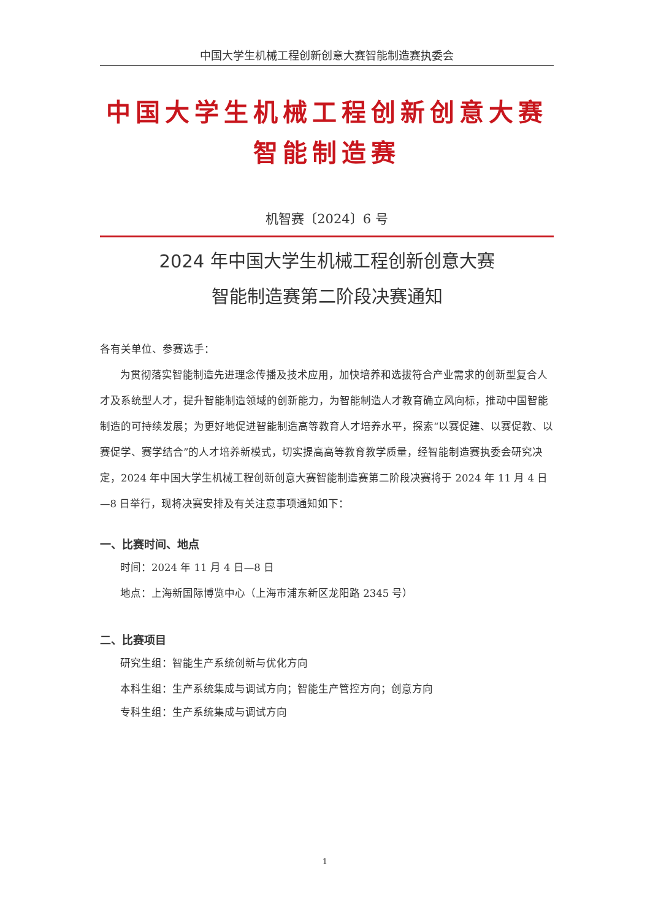中国大学生机械工程创新创意大赛智能制造赛执委会
中国大学生机械工程创新创意大赛
智能制造赛
机智赛〔2024〕6 号
2024 年中国大学生机械工程创新创意大赛
智能制造赛第二阶段决赛通知
各有关单位、参赛选手：
为贯彻落实智能制造先进理念传播及技术应用，加快培养和选拔符合产业需求的创新型复合人才及系统型人才，提升智能制造领域的创新能力，为智能制造人才教育确立风向标，推动中国智能制造的可持续发展；为更好地促进智能制造高等教育人才培养水平，探索“以赛促建、以赛促教、以赛促学、赛学结合”的人才培养新模式，切实提高高等教育教学质量，经智能制造赛执委会研究决定，2024 年中国大学生机械工程创新创意大赛智能制造赛第二阶段决赛将于 2024 年 11 月 4 日—8 日举行，现将决赛安排及有关注意事项通知如下：
一、比赛时间、地点
时间：2024 年 11 月 4 日—8 日
地点：上海新国际博览中心（上海市浦东新区龙阳路 2345 号）
二、比赛项目
研究生组：智能生产系统创新与优化方向
本科生组：生产系统集成与调试方向；智能生产管控方向；创意方向
专科生组：生产系统集成与调试方向
1